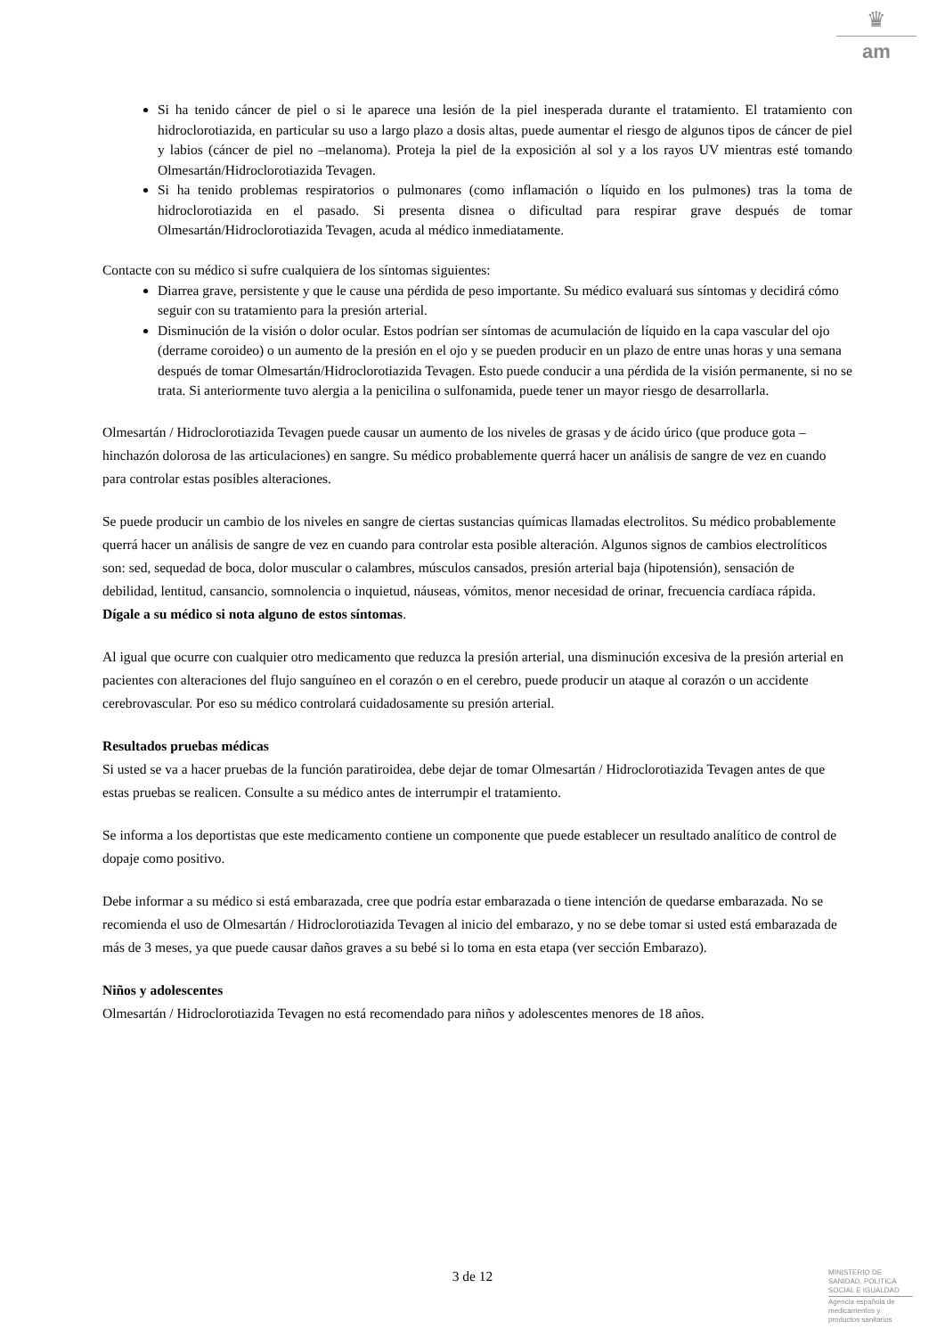♛
am
Si ha tenido cáncer de piel o si le aparece una lesión de la piel inesperada durante el tratamiento. El tratamiento con hidroclorotiazida, en particular su uso a largo plazo a dosis altas, puede aumentar el riesgo de algunos tipos de cáncer de piel y labios (cáncer de piel no –melanoma). Proteja la piel de la exposición al sol y a los rayos UV mientras esté tomando Olmesartán/Hidroclorotiazida Tevagen.
Si ha tenido problemas respiratorios o pulmonares (como inflamación o líquido en los pulmones) tras la toma de hidroclorotiazida en el pasado. Si presenta disnea o dificultad para respirar grave después de tomar Olmesartán/Hidroclorotiazida Tevagen, acuda al médico inmediatamente.
Contacte con su médico si sufre cualquiera de los síntomas siguientes:
Diarrea grave, persistente y que le cause una pérdida de peso importante. Su médico evaluará sus síntomas y decidirá cómo seguir con su tratamiento para la presión arterial.
Disminución de la visión o dolor ocular. Estos podrían ser síntomas de acumulación de líquido en la capa vascular del ojo (derrame coroideo) o un aumento de la presión en el ojo y se pueden producir en un plazo de entre unas horas y una semana después de tomar Olmesartán/Hidroclorotiazida Tevagen. Esto puede conducir a una pérdida de la visión permanente, si no se trata. Si anteriormente tuvo alergia a la penicilina o sulfonamida, puede tener un mayor riesgo de desarrollarla.
Olmesartán / Hidroclorotiazida Tevagen puede causar un aumento de los niveles de grasas y de ácido úrico (que produce gota – hinchazón dolorosa de las articulaciones) en sangre. Su médico probablemente querrá hacer un análisis de sangre de vez en cuando para controlar estas posibles alteraciones.
Se puede producir un cambio de los niveles en sangre de ciertas sustancias químicas llamadas electrolitos. Su médico probablemente querrá hacer un análisis de sangre de vez en cuando para controlar esta posible alteración. Algunos signos de cambios electrolíticos son: sed, sequedad de boca, dolor muscular o calambres, músculos cansados, presión arterial baja (hipotensión), sensación de debilidad, lentitud, cansancio, somnolencia o inquietud, náuseas, vómitos, menor necesidad de orinar, frecuencia cardíaca rápida. Dígale a su médico si nota alguno de estos síntomas.
Al igual que ocurre con cualquier otro medicamento que reduzca la presión arterial, una disminución excesiva de la presión arterial en pacientes con alteraciones del flujo sanguíneo en el corazón o en el cerebro, puede producir un ataque al corazón o un accidente cerebrovascular. Por eso su médico controlará cuidadosamente su presión arterial.
Resultados pruebas médicas
Si usted se va a hacer pruebas de la función paratiroidea, debe dejar de tomar Olmesartán / Hidroclorotiazida Tevagen antes de que estas pruebas se realicen. Consulte a su médico antes de interrumpir el tratamiento.
Se informa a los deportistas que este medicamento contiene un componente que puede establecer un resultado analítico de control de dopaje como positivo.
Debe informar a su médico si está embarazada, cree que podría estar embarazada o tiene intención de quedarse embarazada. No se recomienda el uso de Olmesartán / Hidroclorotiazida Tevagen al inicio del embarazo, y no se debe tomar si usted está embarazada de más de 3 meses, ya que puede causar daños graves a su bebé si lo toma en esta etapa (ver sección Embarazo).
Niños y adolescentes
Olmesartán / Hidroclorotiazida Tevagen no está recomendado para niños y adolescentes menores de 18 años.
3 de 12
MINISTERIO DE
SANIDAD, POLITICA
SOCIAL E IGUALDAD
Agencia española de
medicamentos y
productos sanitarios